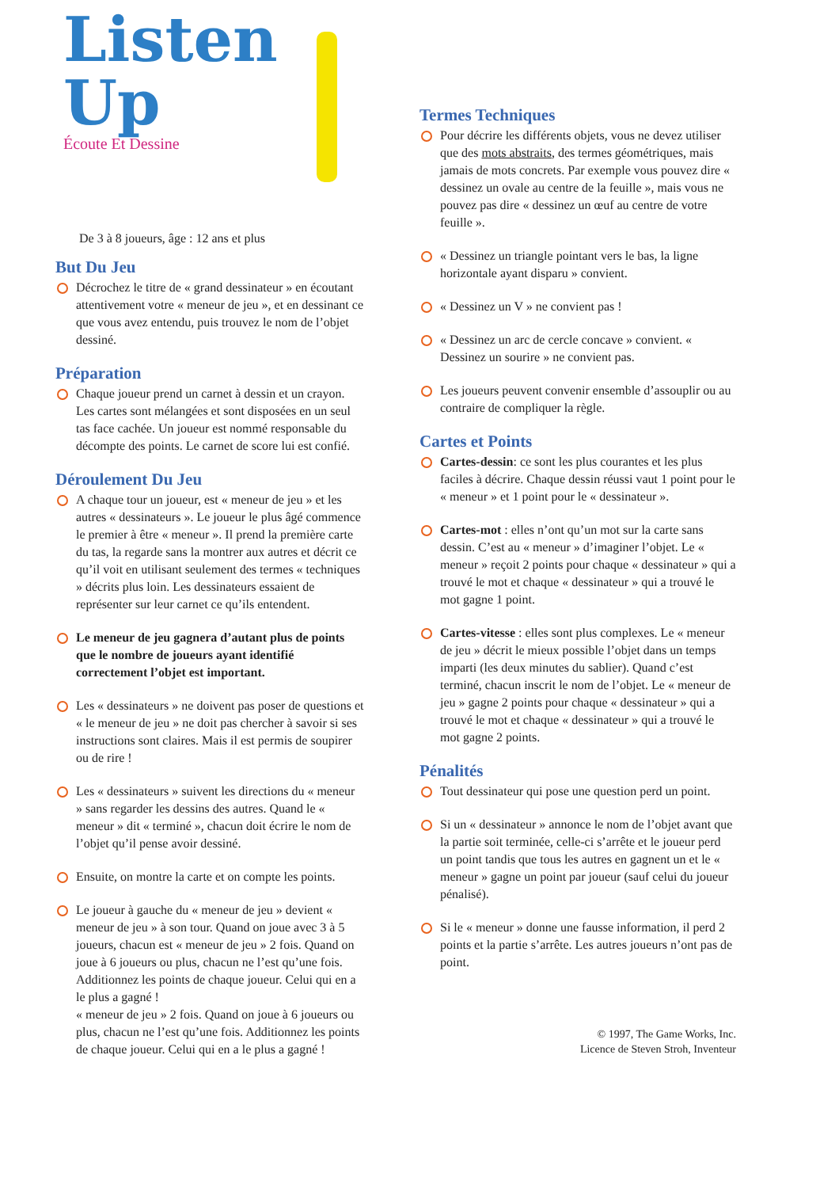Listen
Up
Écoute Et Dessine
De 3 à 8 joueurs, âge : 12 ans et plus
But Du Jeu
Décrochez le titre de « grand dessinateur » en écoutant attentivement votre « meneur de jeu », et en dessinant ce que vous avez entendu, puis trouvez le nom de l’objet dessiné.
Préparation
Chaque joueur prend un carnet à dessin et un crayon. Les cartes sont mélangées et sont disposées en un seul tas face cachée. Un joueur est nommé responsable du décompte des points. Le carnet de score lui est confié.
Déroulement Du Jeu
A chaque tour un joueur, est « meneur de jeu » et les autres « dessinateurs ». Le joueur le plus âgé commence le premier à être « meneur ». Il prend la première carte du tas, la regarde sans la montrer aux autres et décrit ce qu’il voit en utilisant seulement des termes « techniques » décrits plus loin. Les dessinateurs essaient de représenter sur leur carnet ce qu’ils entendent.
Le meneur de jeu gagnera d’autant plus de points que le nombre de joueurs ayant identifié correctement l’objet est important.
Les « dessinateurs » ne doivent pas poser de questions et « le meneur de jeu » ne doit pas chercher à savoir si ses instructions sont claires. Mais il est permis de soupirer ou de rire !
Les « dessinateurs » suivent les directions du « meneur » sans regarder les dessins des autres. Quand le « meneur » dit « terminé », chacun doit écrire le nom de l’objet qu’il pense avoir dessiné.
Ensuite, on montre la carte et on compte les points.
Le joueur à gauche du « meneur de jeu » devient « meneur de jeu » à son tour. Quand on joue avec 3 à 5 joueurs, chacun est « meneur de jeu » 2 fois. Quand on joue à 6 joueurs ou plus, chacun ne l’est qu’une fois. Additionnez les points de chaque joueur. Celui qui en a le plus a gagné !
« meneur de jeu » 2 fois. Quand on joue à 6 joueurs ou plus, chacun ne l’est qu’une fois. Additionnez les points de chaque joueur. Celui qui en a le plus a gagné !
Termes Techniques
Pour décrire les différents objets, vous ne devez utiliser que des mots abstraits, des termes géométriques, mais jamais de mots concrets. Par exemple vous pouvez dire « dessinez un ovale au centre de la feuille », mais vous ne pouvez pas dire « dessinez un œuf au centre de votre feuille ».
« Dessinez un triangle pointant vers le bas, la ligne horizontale ayant disparu » convient.
« Dessinez un V » ne convient pas !
« Dessinez un arc de cercle concave » convient. « Dessinez un sourire » ne convient pas.
Les joueurs peuvent convenir ensemble d’assouplir ou au contraire de compliquer la règle.
Cartes et Points
Cartes-dessin: ce sont les plus courantes et les plus faciles à décrire. Chaque dessin réussi vaut 1 point pour le « meneur » et 1 point pour le « dessinateur ».
Cartes-mot : elles n’ont qu’un mot sur la carte sans dessin. C’est au « meneur » d’imaginer l’objet. Le « meneur » reçoit 2 points pour chaque « dessinateur » qui a trouvé le mot et chaque « dessinateur » qui a trouvé le mot gagne 1 point.
Cartes-vitesse : elles sont plus complexes. Le « meneur de jeu » décrit le mieux possible l’objet dans un temps imparti (les deux minutes du sablier). Quand c’est terminé, chacun inscrit le nom de l’objet. Le « meneur de jeu » gagne 2 points pour chaque « dessinateur » qui a trouvé le mot et chaque « dessinateur » qui a trouvé le mot gagne 2 points.
Pénalités
Tout dessinateur qui pose une question perd un point.
Si un « dessinateur » annonce le nom de l’objet avant que la partie soit terminée, celle-ci s’arrête et le joueur perd un point tandis que tous les autres en gagnent un et le « meneur » gagne un point par joueur (sauf celui du joueur pénalisé).
Si le « meneur » donne une fausse information, il perd 2 points et la partie s’arrête. Les autres joueurs n’ont pas de point.
© 1997, The Game Works, Inc.
Licence de Steven Stroh, Inventeur